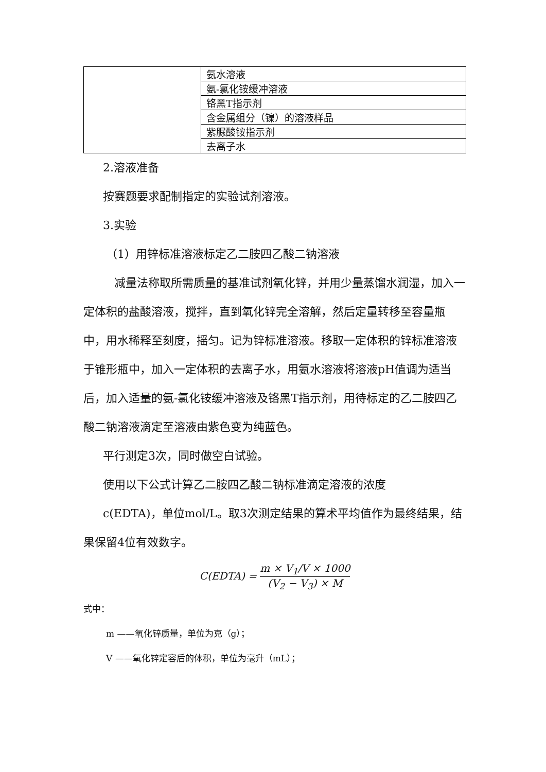| | 氨水溶液 |
| | 氨-氯化铵缓冲溶液 |
| | 铬黑T指示剂 |
| | 含金属组分（镍）的溶液样品 |
| | 紫脲酸铵指示剂 |
| | 去离子水 |
2.溶液准备
按赛题要求配制指定的实验试剂溶液。
3.实验
（1）用锌标准溶液标定乙二胺四乙酸二钠溶液
减量法称取所需质量的基准试剂氧化锌，并用少量蒸馏水润湿，加入一定体积的盐酸溶液，搅拌，直到氧化锌完全溶解，然后定量转移至容量瓶中，用水稀释至刻度，摇匀。记为锌标准溶液。移取一定体积的锌标准溶液于锥形瓶中，加入一定体积的去离子水，用氨水溶液将溶液pH值调为适当后，加入适量的氨-氯化铵缓冲溶液及铬黑T指示剂，用待标定的乙二胺四乙酸二钠溶液滴定至溶液由紫色变为纯蓝色。
平行测定3次，同时做空白试验。
使用以下公式计算乙二胺四乙酸二钠标准滴定溶液的浓度
c(EDTA)，单位mol/L。取3次测定结果的算术平均值作为最终结果，结果保留4位有效数字。
C(EDTA) = m × V<sub>1</sub>/V × 1000 (V<sub>2</sub> − V<sub>3</sub>) × M
式中：
m ——氧化锌质量，单位为克（g）；
V ——氧化锌定容后的体积，单位为毫升（mL）；